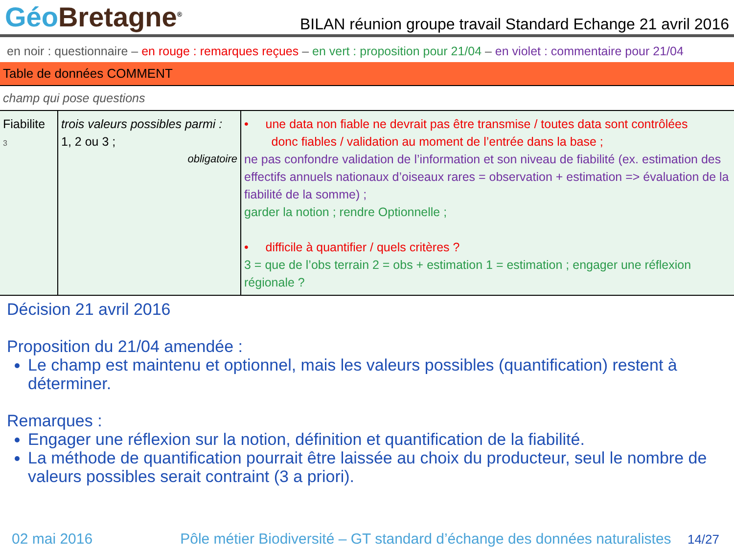Géo Bretagne<sup>®</sup>
BILAN réunion groupe travail Standard Echange 21 avril 2016
en noir : questionnaire – en rouge : remarques reçues – en vert : proposition pour 21/04 – en violet : commentaire pour 21/04
Table de données COMMENT
champ qui pose questions
| Fiabilite 3 | trois valeurs possibles parmi : 1, 2 ou 3 ; obligatoire | • une data non fiable ne devrait pas être transmise / toutes data sont contrôlées donc fiables / validation au moment de l’entrée dans la base ; ne pas confondre validation de l’information et son niveau de fiabilité (ex. estimation des effectifs annuels nationaux d’oiseaux rares = observation + estimation => évaluation de la fiabilité de la somme) ; garder la notion ; rendre Optionnelle ; • difficile à quantifier / quels critères ? 3 = que de l’obs terrain 2 = obs + estimation 1 = estimation ; engager une réflexion régionale ? |
Décision 21 avril 2016
Proposition du 21/04 amendée :
Le champ est maintenu et optionnel, mais les valeurs possibles (quantification) restent à déterminer.
Remarques :
Engager une réflexion sur la notion, définition et quantification de la fiabilité.
La méthode de quantification pourrait être laissée au choix du producteur, seul le nombre de valeurs possibles serait contraint (3 a priori).
02 mai 2016 Pôle métier Biodiversité – GT standard d’échange des données naturalistes 14/27